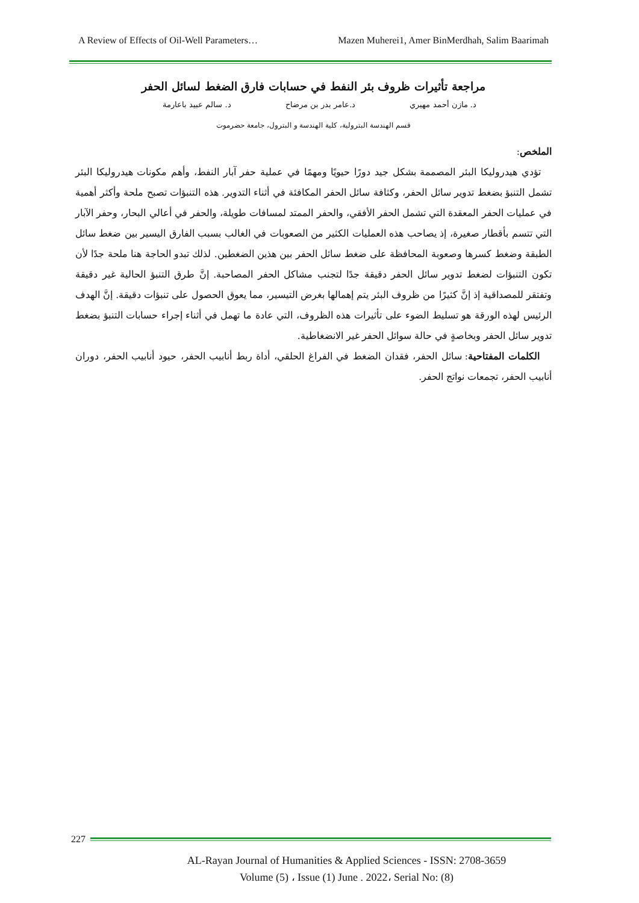A Review of Effects of Oil-Well Parameters… Mazen Muherei1, Amer BinMerdhah, Salim Baarimah
مراجعة تأثيرات ظروف بئر النفط في حسابات فارق الضغط لسائل الحفر
د. مازن أحمد مهيري د.عامر بدر بن مرضاح د. سالم عبيد باعارمة
قسم الهندسة البترولية، كلية الهندسة و البترول، جامعة حضرموت
الملخص:
تؤدي هيدروليكا البئر المصممة بشكل جيد دورًا حيويًا ومهمًا في عملية حفر آبار النفط، وأهم مكونات هيدروليكا البئر تشمل التنبؤ بضغط تدوير سائل الحفر، وكثافة سائل الحفر المكافئة في أثناء التدوير. هذه التنبؤات تصبح ملحة وأكثر أهمية في عمليات الحفر المعقدة التي تشمل الحفر الأفقي، والحفر الممتد لمسافات طويلة، والحفر في أعالي البحار، وحفر الآبار التي تتسم بأقطار صغيرة، إذ يصاحب هذه العمليات الكثير من الصعوبات في الغالب بسبب الفارق اليسير بين ضغط سائل الطبقة وضغط كسرها وصعوبة المحافظة على ضغط سائل الحفر بين هذين الضغطين. لذلك تبدو الحاجة هنا ملحة جدًا لأن تكون التنبؤات لضغط تدوير سائل الحفر دقيقة جدًا لتجنب مشاكل الحفر المصاحبة. إنَّ طرق التنبؤ الحالية غير دقيقة وتفتقر للمصداقية إذ إنَّ كثيرًا من ظروف البئر يتم إهمالها بغرض التيسير، مما يعوق الحصول على تنبؤات دقيقة. إنَّ الهدف الرئيس لهذه الورقة هو تسليط الضوء على تأثيرات هذه الظروف، التي عادة ما تهمل في أثناء إجراء حسابات التنبؤ بضغط تدوير سائل الحفر وبخاصةٍ في حالة سوائل الحفر غير الانضغاطية.
الكلمات المفتاحية: سائل الحفر، فقدان الضغط في الفراغ الحلقي، أداة ربط أنابيب الحفر، حيود أنابيب الحفر، دوران أنابيب الحفر، تجمعات نواتج الحفر.
227
AL-Rayan Journal of Humanities & Applied Sciences - ISSN: 2708-3659
Volume (5) ، Issue (1) June . 2022، Serial No: (8)